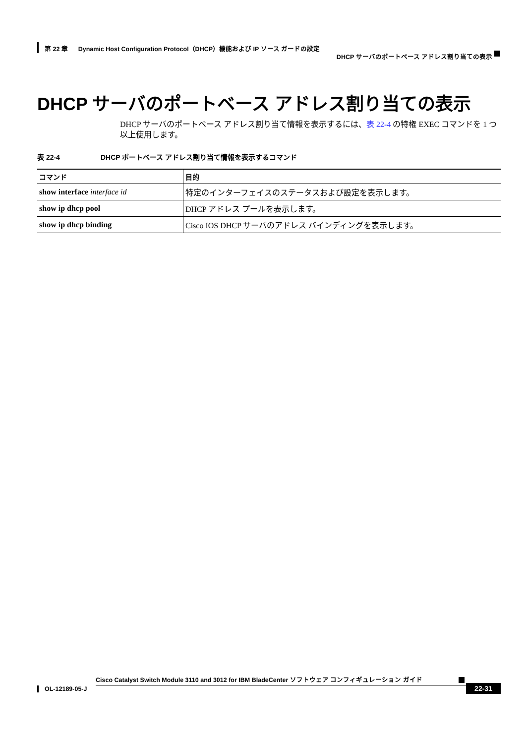第 22 章 Dynamic Host Configuration Protocol（DHCP）機能および IP ソース ガードの設定
DHCP サーバのポートベース アドレス割り当ての表示
DHCP サーバのポートベース アドレス割り当ての表示
DHCP サーバのポートベース アドレス割り当て情報を表示するには、表 22-4 の特権 EXEC コマンドを 1 つ以上使用します。
表 22-4 DHCP ポートベース アドレス割り当て情報を表示するコマンド
| コマンド | 目的 |
| --- | --- |
| show interface interface id | 特定のインターフェイスのステータスおよび設定を表示します。 |
| show ip dhcp pool | DHCP アドレス プールを表示します。 |
| show ip dhcp binding | Cisco IOS DHCP サーバのアドレス バインディングを表示します。 |
Cisco Catalyst Switch Module 3110 and 3012 for IBM BladeCenter ソフトウェア コンフィギュレーション ガイド
OL-12189-05-J 22-31